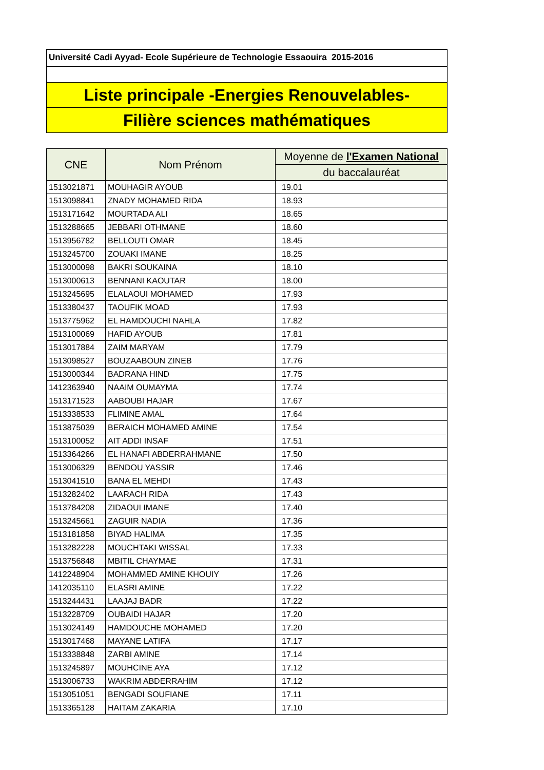Université Cadi Ayyad- Ecole Supérieure de Technologie Essaouira 2015-2016
Liste principale -Energies Renouvelables-
Filière sciences mathématiques
| CNE | Nom Prénom | Moyenne de l'Examen National |
| --- | --- | --- |
| | | du baccalauréat |
| 1513021871 | MOUHAGIR AYOUB | 19.01 |
| 1513098841 | ZNADY MOHAMED RIDA | 18.93 |
| 1513171642 | MOURTADA ALI | 18.65 |
| 1513288665 | JEBBARI OTHMANE | 18.60 |
| 1513956782 | BELLOUTI OMAR | 18.45 |
| 1513245700 | ZOUAKI IMANE | 18.25 |
| 1513000098 | BAKRI SOUKAINA | 18.10 |
| 1513000613 | BENNANI KAOUTAR | 18.00 |
| 1513245695 | ELALAOUI MOHAMED | 17.93 |
| 1513380437 | TAOUFIK MOAD | 17.93 |
| 1513775962 | EL HAMDOUCHI NAHLA | 17.82 |
| 1513100069 | HAFID AYOUB | 17.81 |
| 1513017884 | ZAIM MARYAM | 17.79 |
| 1513098527 | BOUZAABOUN ZINEB | 17.76 |
| 1513000344 | BADRANA HIND | 17.75 |
| 1412363940 | NAAIM OUMAYMA | 17.74 |
| 1513171523 | AABOUBI HAJAR | 17.67 |
| 1513338533 | FLIMINE AMAL | 17.64 |
| 1513875039 | BERAICH MOHAMED AMINE | 17.54 |
| 1513100052 | AIT ADDI INSAF | 17.51 |
| 1513364266 | EL HANAFI ABDERRAHMANE | 17.50 |
| 1513006329 | BENDOU YASSIR | 17.46 |
| 1513041510 | BANA EL MEHDI | 17.43 |
| 1513282402 | LAARACH RIDA | 17.43 |
| 1513784208 | ZIDAOUI IMANE | 17.40 |
| 1513245661 | ZAGUIR NADIA | 17.36 |
| 1513181858 | BIYAD HALIMA | 17.35 |
| 1513282228 | MOUCHTAKI WISSAL | 17.33 |
| 1513756848 | MBITIL CHAYMAE | 17.31 |
| 1412248904 | MOHAMMED AMINE KHOUIY | 17.26 |
| 1412035110 | ELASRI AMINE | 17.22 |
| 1513244431 | LAAJAJ BADR | 17.22 |
| 1513228709 | OUBAIDI HAJAR | 17.20 |
| 1513024149 | HAMDOUCHE MOHAMED | 17.20 |
| 1513017468 | MAYANE LATIFA | 17.17 |
| 1513338848 | ZARBI AMINE | 17.14 |
| 1513245897 | MOUHCINE AYA | 17.12 |
| 1513006733 | WAKRIM ABDERRAHIM | 17.12 |
| 1513051051 | BENGADI SOUFIANE | 17.11 |
| 1513365128 | HAITAM ZAKARIA | 17.10 |